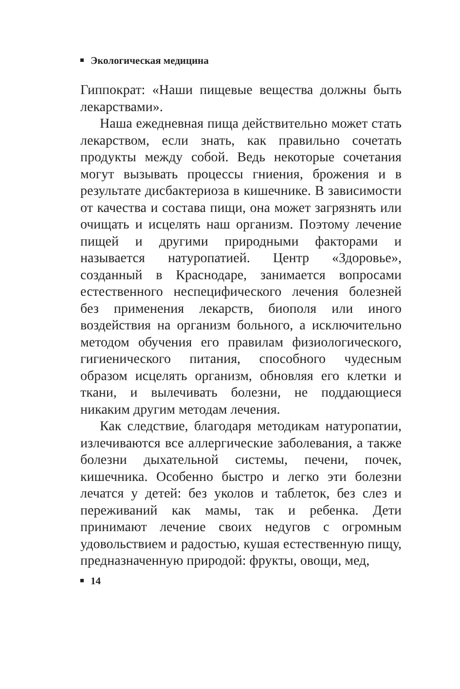Экологическая медицина
Гиппократ: «Наши пищевые вещества должны быть лекарствами».
Наша ежедневная пища действительно может стать лекарством, если знать, как правильно сочетать продукты между собой. Ведь некоторые сочетания могут вызывать процессы гниения, брожения и в результате дисбактериоза в кишечнике. В зависимости от качества и состава пищи, она может загрязнять или очищать и исцелять наш организм. Поэтому лечение пищей и другими природными факторами и называется натуропатией. Центр «Здоровье», созданный в Краснодаре, занимается вопросами естественного неспецифического лечения болезней без применения лекарств, биополя или иного воздействия на организм больного, а исключительно методом обучения его правилам физиологического, гигиенического питания, способного чудесным образом исцелять организм, обновляя его клетки и ткани, и вылечивать болезни, не поддающиеся никаким другим методам лечения.
Как следствие, благодаря методикам натуропатии, излечиваются все аллергические заболевания, а также болезни дыхательной системы, печени, почек, кишечника. Особенно быстро и легко эти болезни лечатся у детей: без уколов и таблеток, без слез и переживаний как мамы, так и ребенка. Дети принимают лечение своих недугов с огромным удовольствием и радостью, кушая естественную пищу, предназначенную природой: фрукты, овощи, мед,
14